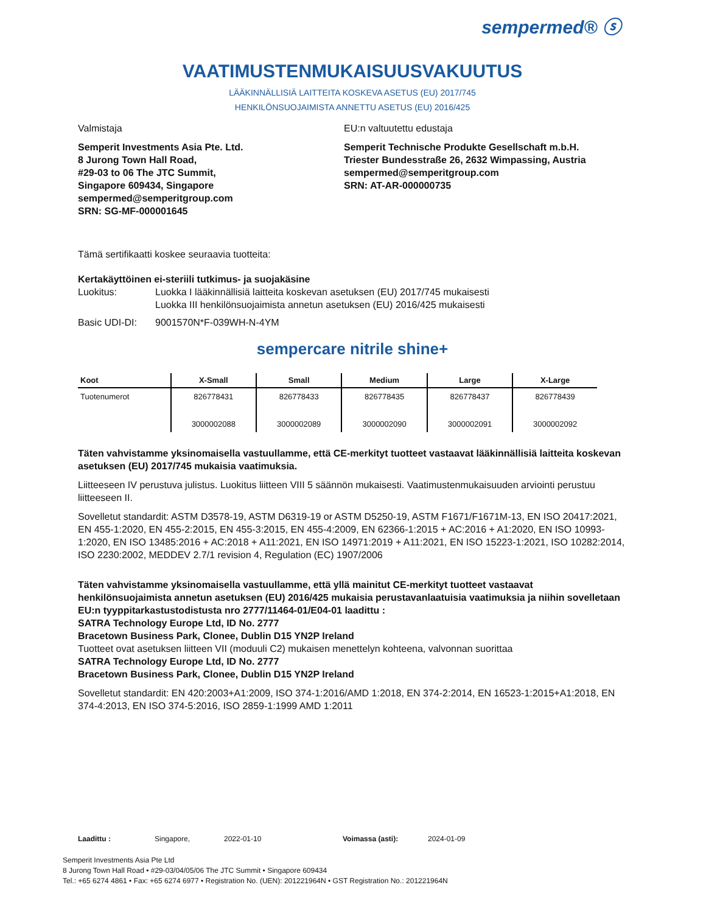sempermed® ⓢ
VAATIMUSTENMUKAISUUSVAKUUTUS
LÄÄKINNÄLLISIÄ LAITTEITA KOSKEVA ASETUS (EU) 2017/745
HENKILÖNSUOJAIMISTA ANNETTU ASETUS (EU) 2016/425
Valmistaja
Semperit Investments Asia Pte. Ltd.
8 Jurong Town Hall Road,
#29-03 to 06 The JTC Summit,
Singapore 609434, Singapore
sempermed@semperitgroup.com
SRN: SG-MF-000001645
EU:n valtuutettu edustaja
Semperit Technische Produkte Gesellschaft m.b.H.
Triester Bundesstraße 26, 2632 Wimpassing, Austria
sempermed@semperitgroup.com
SRN: AT-AR-000000735
Tämä sertifikaatti koskee seuraavia tuotteita:
Kertakäyttöinen ei-steriili tutkimus- ja suojakäsine
Luokitus: Luokka I lääkinnällisiä laitteita koskevan asetuksen (EU) 2017/745 mukaisesti
Luokka III henkilönsuojaimista annetun asetuksen (EU) 2016/425 mukaisesti
Basic UDI-DI: 9001570N*F-039WH-N-4YM
sempercare nitrile shine+
| Koot | X-Small | Small | Medium | Large | X-Large |
| --- | --- | --- | --- | --- | --- |
| Tuotenumerot | 826778431 3000002088 | 826778433 3000002089 | 826778435 3000002090 | 826778437 3000002091 | 826778439 3000002092 |
Täten vahvistamme yksinomaisella vastuullamme, että CE-merkityt tuotteet vastaavat lääkinnällisiä laitteita koskevan asetuksen (EU) 2017/745 mukaisia vaatimuksia.
Liitteeseen IV perustuva julistus. Luokitus liitteen VIII 5 säännön mukaisesti. Vaatimustenmukaisuuden arviointi perustuu liitteeseen II.
Sovelletut standardit: ASTM D3578-19, ASTM D6319-19 or ASTM D5250-19, ASTM F1671/F1671M-13, EN ISO 20417:2021, EN 455-1:2020, EN 455-2:2015, EN 455-3:2015, EN 455-4:2009, EN 62366-1:2015 + AC:2016 + A1:2020, EN ISO 10993-1:2020, EN ISO 13485:2016 + AC:2018 + A11:2021, EN ISO 14971:2019 + A11:2021, EN ISO 15223-1:2021, ISO 10282:2014, ISO 2230:2002, MEDDEV 2.7/1 revision 4, Regulation (EC) 1907/2006
Täten vahvistamme yksinomaisella vastuullamme, että yllä mainitut CE-merkityt tuotteet vastaavat henkilönsuojaimista annetun asetuksen (EU) 2016/425 mukaisia perustavanlaatuisia vaatimuksia ja niihin sovelletaan EU:n tyyppitarkastustodistusta nro 2777/11464-01/E04-01 laadittu :
SATRA Technology Europe Ltd, ID No. 2777
Bracetown Business Park, Clonee, Dublin D15 YN2P Ireland
Tuotteet ovat asetuksen liitteen VII (moduuli C2) mukaisen menettelyn kohteena, valvonnan suorittaa
SATRA Technology Europe Ltd, ID No. 2777
Bracetown Business Park, Clonee, Dublin D15 YN2P Ireland
Sovelletut standardit: EN 420:2003+A1:2009, ISO 374-1:2016/AMD 1:2018, EN 374-2:2014, EN 16523-1:2015+A1:2018, EN 374-4:2013, EN ISO 374-5:2016, ISO 2859-1:1999 AMD 1:2011
Laadittu : Singapore, 2022-01-10 Voimassa (asti): 2024-01-09
Semperit Investments Asia Pte Ltd
8 Jurong Town Hall Road • #29-03/04/05/06 The JTC Summit • Singapore 609434
Tel.: +65 6274 4861 • Fax: +65 6274 6977 • Registration No. (UEN): 201221964N • GST Registration No.: 201221964N